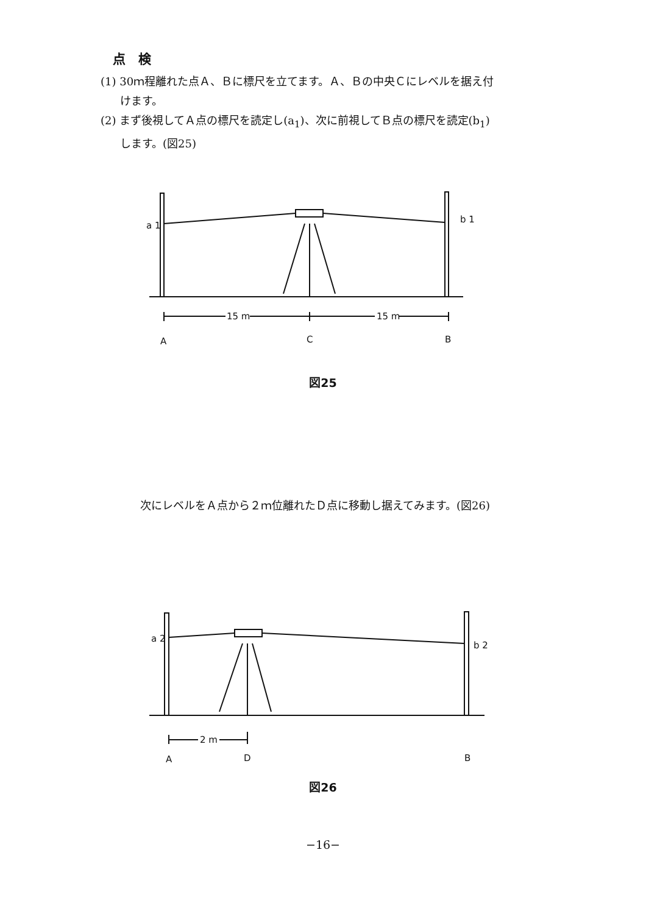点　検
(1) 30ｍ程離れた点Ａ、Ｂに標尺を立てます。Ａ、Ｂの中央Ｃにレベルを据え付
けます。
(2) まず後視してＡ点の標尺を読定し(a<sub>1</sub>)、次に前視してＢ点の標尺を読定(b<sub>1</sub>)
します。(図25)
a 1
b 1
15 m
15 m
A
C
B
図25
次にレベルをＡ点から２ｍ位離れたＤ点に移動し据えてみます。(図26)
a 2
b 2
2 m
A
D
B
図26
−16−